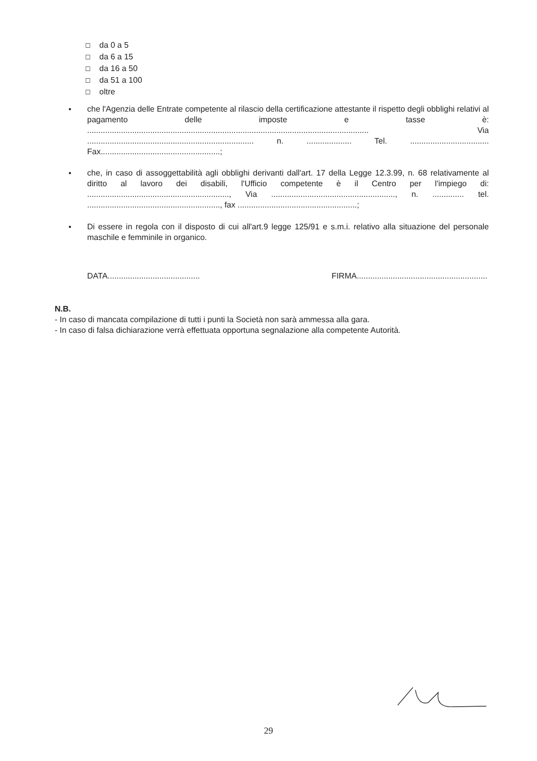☐ da 0 a 5
☐ da 6 a 15
☐ da 16 a 50
☐ da 51 a 100
☐ oltre
●
che l'Agenzia delle Entrate competente al rilascio della certificazione attestante il rispetto degli obblighi relativi al pagamento delle imposte e tasse è: ............................................................................................................................. Via .......................................................................... n. .................... Tel. ................................... Fax.....................................................;
●
che, in caso di assoggettabilità agli obblighi derivanti dall'art. 17 della Legge 12.3.99, n. 68 relativamente al diritto al lavoro dei disabili, l'Ufficio competente è il Centro per l'impiego di: ..............................................................., Via ......................................................., n. .............. tel. ..........................................................., fax .....................................................;
●
Di essere in regola con il disposto di cui all'art.9 legge 125/91 e s.m.i. relativo alla situazione del personale maschile e femminile in organico.
DATA......................................... FIRMA..........................................................
N.B.
- In caso di mancata compilazione di tutti i punti la Società non sarà ammessa alla gara.
- In caso di falsa dichiarazione verrà effettuata opportuna segnalazione alla competente Autorità.
29